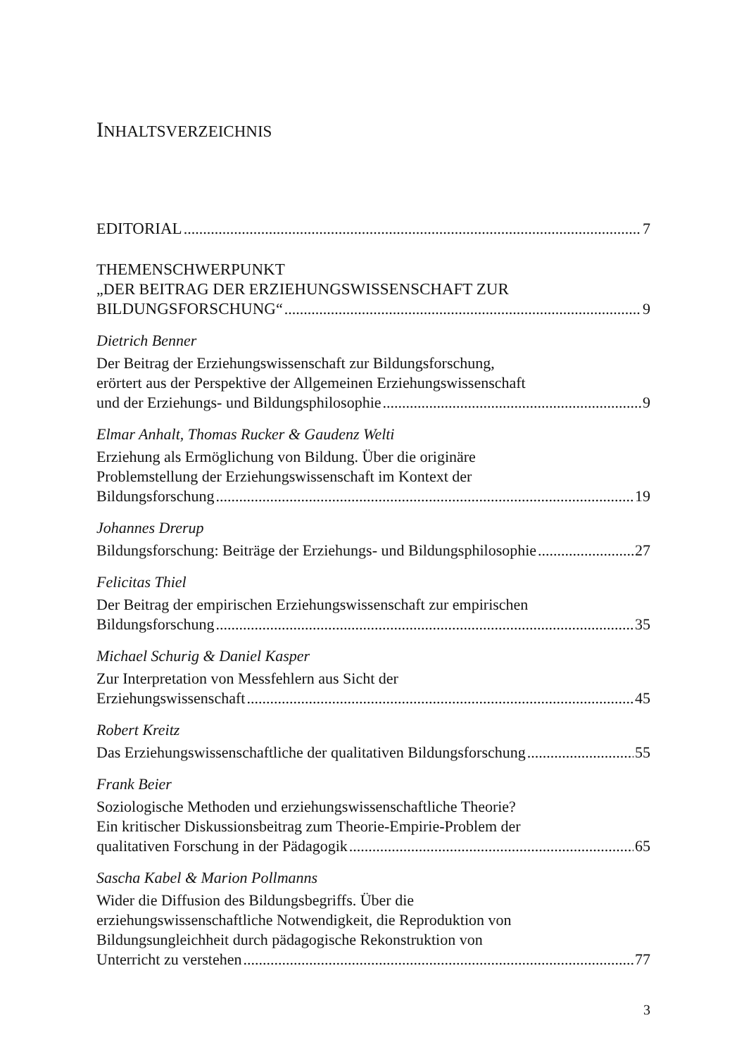INHALTSVERZEICHNIS
EDITORIAL 7
THEMENSCHWERPUNKT
„DER BEITRAG DER ERZIEHUNGSWISSENSCHAFT ZUR
BILDUNGSFORSCHUNG“ 9
Dietrich Benner
Der Beitrag der Erziehungswissenschaft zur Bildungsforschung,
erörtert aus der Perspektive der Allgemeinen Erziehungswissenschaft
und der Erziehungs- und Bildungsphilosophie 9
Elmar Anhalt, Thomas Rucker & Gaudenz Welti
Erziehung als Ermöglichung von Bildung. Über die originäre
Problemstellung der Erziehungswissenschaft im Kontext der
Bildungsforschung 19
Johannes Drerup
Bildungsforschung: Beiträge der Erziehungs- und Bildungsphilosophie 27
Felicitas Thiel
Der Beitrag der empirischen Erziehungswissenschaft zur empirischen
Bildungsforschung 35
Michael Schurig & Daniel Kasper
Zur Interpretation von Messfehlern aus Sicht der
Erziehungswissenschaft 45
Robert Kreitz
Das Erziehungswissenschaftliche der qualitativen Bildungsforschung 55
Frank Beier
Soziologische Methoden und erziehungswissenschaftliche Theorie?
Ein kritischer Diskussionsbeitrag zum Theorie-Empirie-Problem der
qualitativen Forschung in der Pädagogik 65
Sascha Kabel & Marion Pollmanns
Wider die Diffusion des Bildungsbegriffs. Über die
erziehungswissenschaftliche Notwendigkeit, die Reproduktion von
Bildungsungleichheit durch pädagogische Rekonstruktion von
Unterricht zu verstehen 77
3